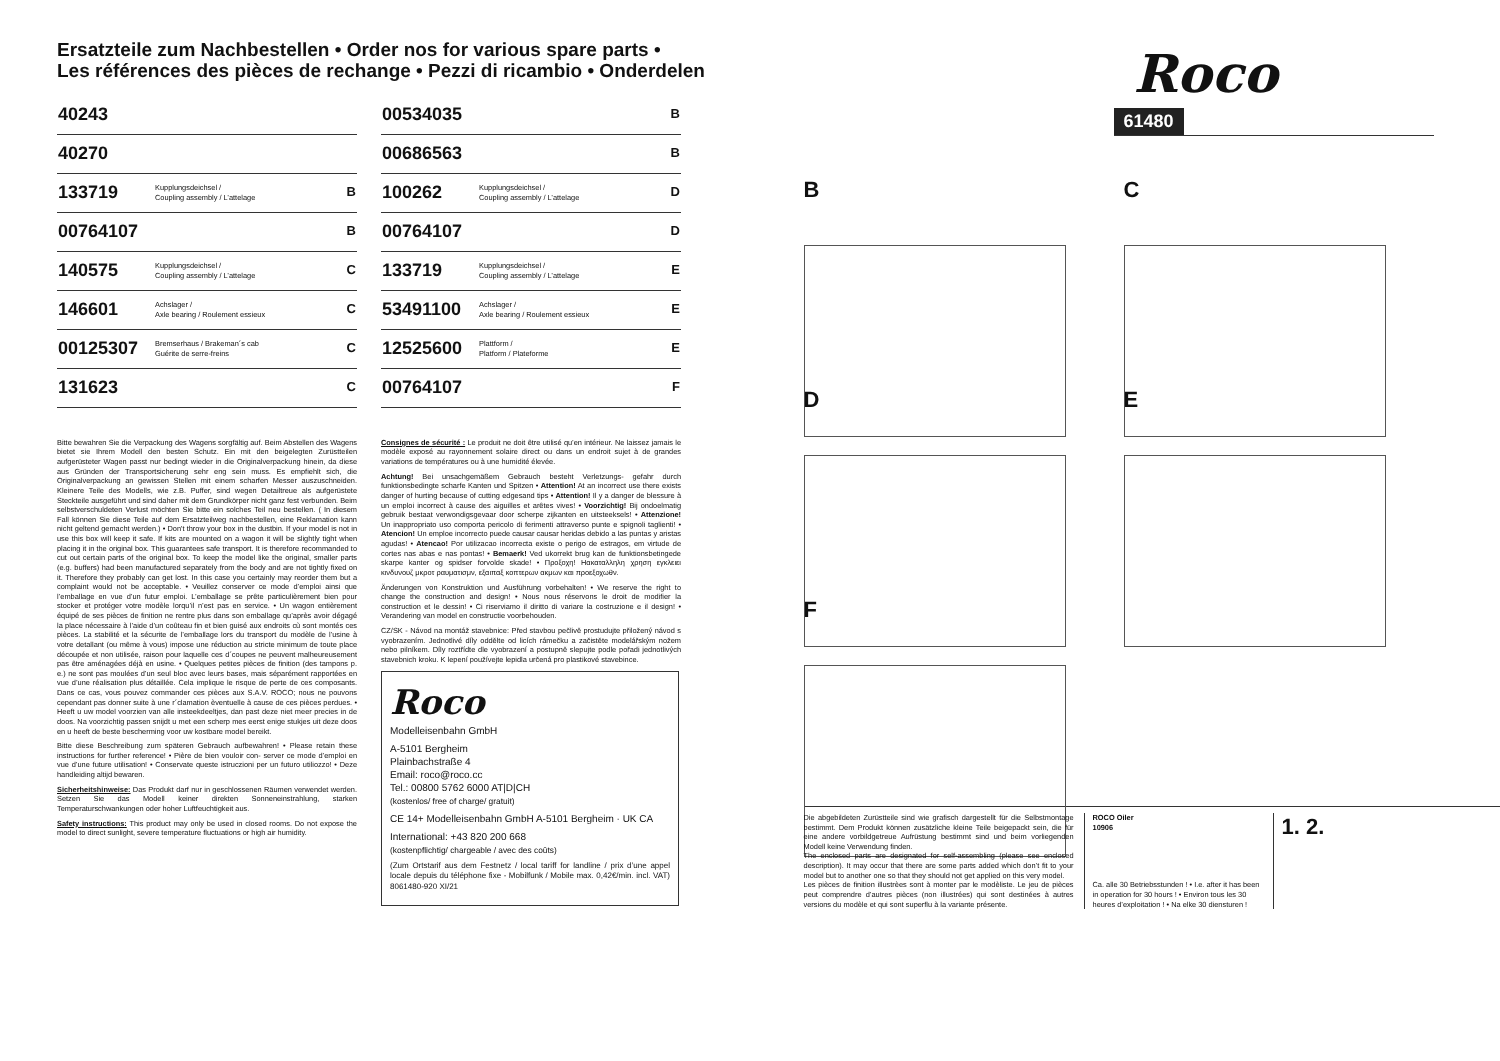Ersatzteile zum Nachbestellen • Order nos for various spare parts •
Les références des pièces de rechange • Pezzi di ricambio • Onderdelen
| 40243 | | |
| 40270 | | |
| 133719 | Kupplungsdeichsel / Coupling assembly / L’attelage | B |
| 00764107 | | B |
| 140575 | Kupplungsdeichsel / Coupling assembly / L’attelage | C |
| 146601 | Achslager / Axle bearing / Roulement essieux | C |
| 00125307 | Bremserhaus / Brakeman´s cab Guérite de serre-freins | C |
| 131623 | | C |
| 00534035 | | B |
| 00686563 | | B |
| 100262 | Kupplungsdeichsel / Coupling assembly / L’attelage | D |
| 00764107 | | D |
| 133719 | Kupplungsdeichsel / Coupling assembly / L’attelage | E |
| 53491100 | Achslager / Axle bearing / Roulement essieux | E |
| 12525600 | Plattform / Platform / Plateforme | E |
| 00764107 | | F |
Bitte bewahren Sie die Verpackung des Wagens sorgfältig auf. Beim Abstellen des Wagens bietet sie Ihrem Modell den besten Schutz. Ein mit den beigelegten Zurüstteilen aufgerüsteter Wagen passt nur bedingt wieder in die Originalverpackung hinein, da diese aus Gründen der Transportsicherung sehr eng sein muss. Es empfiehlt sich, die Originalverpackung an gewissen Stellen mit einem scharfen Messer auszuschneiden. Kleinere Teile des Modells, wie z.B. Puffer, sind wegen Detailtreue als aufgerüstete Steckteile ausgeführt und sind daher mit dem Grundkörper nicht ganz fest verbunden. Beim selbstverschuldeten Verlust möchten Sie bitte ein solches Teil neu bestellen. ( In diesem Fall können Sie diese Teile auf dem Ersatzteilweg nachbestellen, eine Reklamation kann nicht geltend gemacht werden.) • Don't throw your box in the dustbin. If your model is not in use this box will keep it safe. If kits are mounted on a wagon it will be slightly tight when placing it in the original box. This guarantees safe transport. It is therefore recommanded to cut out certain parts of the original box. To keep the model like the original, smaller parts (e.g. buffers) had been manufactured separately from the body and are not tightly fixed on it. Therefore they probably can get lost. In this case you certainly may reorder them but a complaint would not be acceptable. • Veuillez conserver ce mode d’emploi ainsi que l’emballage en vue d’un futur emploi. L’emballage se prête particulièrement bien pour stocker et protéger votre modèle lorqu’il n’est pas en service. • Un wagon entièrement équipé de ses pièces de finition ne rentre plus dans son emballage qu’après avoir dégagé la place nécessaire à l’aide d’un coûteau fin et bien guisé aux endroits cù sont montés ces pièces. La stabilité et la sécurite de l’emballage lors du transport du modèle de l’usine à votre detallant (ou même à vous) impose une réduction au stricte minimum de toute place découpée et non utilisée, raison pour laquelle ces d´coupes ne peuvent malheureusement pas être aménagées déjà en usine. • Quelques petites pièces de finition (des tampons p. e.) ne sont pas moulées d’un seul bloc avec leurs bases, mais séparément rapportées en vue d’une réalisation plus détaillée. Cela implique le risque de perte de ces composants. Dans ce cas, vous pouvez commander ces pièces aux S.A.V. ROCO; nous ne pouvons cependant pas donner suite à une r´clamation èventuelle à cause de ces pièces perdues. • Heeft u uw model voorzien van alle insteekdeeltjes, dan past deze niet meer precies in de doos. Na voorzichtig passen snijdt u met een scherp mes eerst enige stukjes uit deze doos en u heeft de beste bescherming voor uw kostbare model bereikt.
Bitte diese Beschreibung zum späteren Gebrauch aufbewahren! • Please retain these instructions for further reference! • Pière de bien vouloir con- server ce mode d’emploi en vue d’une future utilisation! • Conservate queste istruczioni per un futuro utiliozzo! • Deze handleiding altijd bewaren.
Sicherheitshinweise: Das Produkt darf nur in geschlossenen Räumen verwendet werden. Setzen Sie das Modell keiner direkten Sonneneinstrahlung, starken Temperaturschwankungen oder hoher Luftfeuchtigkeit aus.
Safety instructions: This product may only be used in closed rooms. Do not expose the model to direct sunlight, severe temperature fluctuations or high air humidity.
Consignes de sécurité : Le produit ne doit être utilisé qu’en intérieur. Ne laissez jamais le modèle exposé au rayonnement solaire direct ou dans un endroit sujet à de grandes variations de températures ou à une humidité élevée.
Achtung! Bei unsachgemäßem Gebrauch besteht Verletzungs- gefahr durch funktionsbedingte scharfe Kanten und Spitzen • Attention! At an incorrect use there exists danger of hurting because of cutting edgesand tips • Attention! Il y a danger de blessure à un emploi incorrect à cause des aiguilles et arêtes vives! • Voorzichtig! Bij ondoelmatig gebruik bestaat verwondigsgevaar door scherpe zijkanten en uitsteeksels! • Attenzione! Un inappropriato uso comporta pericolo di ferimenti attraverso punte e spignoli taglienti! • Atencion! Un emploe incorrecto puede causar causar heridas debido a las puntas y aristas agudas! • Atencao! Por utilizacao incorrecta existe o perigo de estragos, em virtude de cortes nas abas e nas pontas! • Bemaerk! Ved ukorrekt brug kan de funktionsbetingede skarpe kanter og spidser forvolde skade! • Προξοχη! Ηακαταλληλη χρηση εγκλειει κινδυνουζ μκροτ ραυματισμν, εξαιπαξ κοπτερων ακμων και προεξοχωθν.
Änderungen von Konstruktion und Ausführung vorbehalten! • We reserve the right to change the construction and design! • Nous nous réservons le droit de modifier la construction et le dessin! • Ci riserviamo il diritto di variare la costruzione e il design! • Verandering van model en constructie voorbehouden.
CZ/SK - Návod na montáž stavebnice: Před stavbou pečlivě prostudujte přiložený návod s vyobrazením. Jednotlivé díly oddělte od licích rámečku a začistěte modelářským nožem nebo pilníkem. Díly roztřídte dle vyobrazení a postupně slepujte podle pořadi jednotlivých stavebnich kroku. K lepení používejte lepidla určená pro plastikové stavebince.
Roco
Modelleisenbahn GmbH
A-5101 Bergheim
Plainbachstraße 4
Email: roco@roco.cc
Tel.: 00800 5762 6000 AT|D|CH
(kostenlos/ free of charge/ gratuit)
CE 14+ Modelleisenbahn GmbH A-5101 Bergheim · UK CA
International: +43 820 200 668
(kostenpflichtig/ chargeable / avec des coûts)
(Zum Ortstarif aus dem Festnetz / local tariff for landline / prix d’une appel locale depuis du téléphone fixe - Mobilfunk / Mobile max. 0,42€/min. incl. VAT) 8061480-920 XI/21
Roco
61480
B
C
D
E
F
Die abgebildeten Zurüstteile sind wie grafisch dargestellt für die Selbstmontage bestimmt. Dem Produkt können zusätzliche kleine Teile beigepackt sein, die für eine andere vorbildgetreue Aufrüstung bestimmt sind und beim vorliegenden Modell keine Verwendung finden.
The enclosed parts are designated for self-assembling (please see enclosed description). It may occur that there are some parts added which don’t fit to your model but to another one so that they should not get applied on this very model.
Les pièces de finition illustrèes sont à monter par le modèliste. Le jeu de pièces peut comprendre d’autres pièces (non illustrées) qui sont destinées à autres versions du modèle et qui sont superflu à la variante présente.
ROCO Oiler
10906
Ca. alle 30 Betriebsstunden ! • I.e. after it has been in operation for 30 hours ! • Environ tous les 30 heures d’exploitation ! • Na elke 30 diensturen !
1. 2.